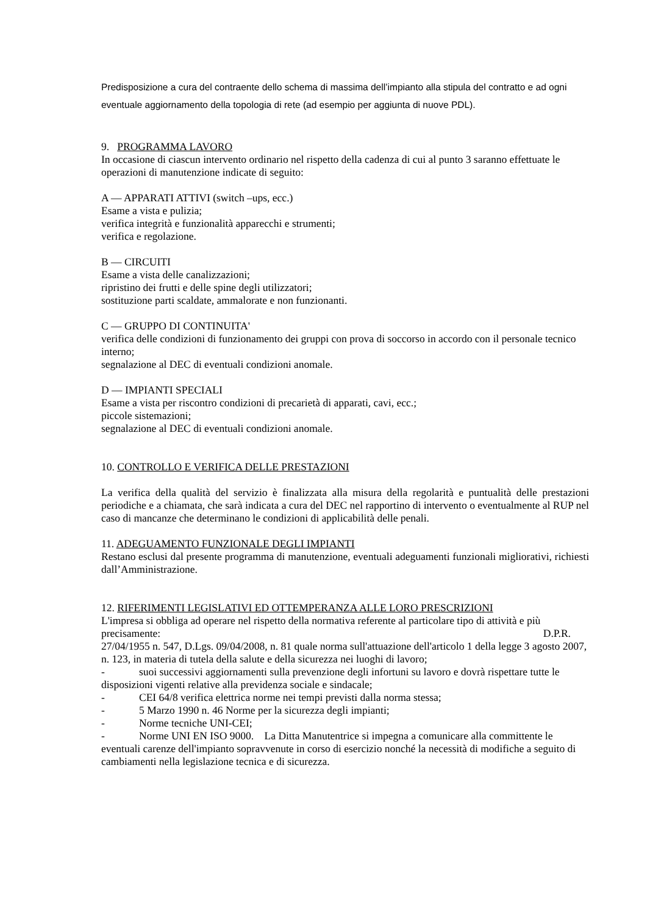Predisposizione a cura del contraente dello schema di massima dell’impianto alla stipula del contratto e ad ogni eventuale aggiornamento della topologia di rete (ad esempio per aggiunta di nuove PDL).
9. PROGRAMMA LAVORO
In occasione di ciascun intervento ordinario nel rispetto della cadenza di cui al punto 3 saranno effettuate le operazioni di manutenzione indicate di seguito:
A — APPARATI ATTIVI (switch –ups, ecc.)
Esame a vista e pulizia;
verifica integrità e funzionalità apparecchi e strumenti;
verifica e regolazione.
B — CIRCUITI
Esame a vista delle canalizzazioni;
ripristino dei frutti e delle spine degli utilizzatori;
sostituzione parti scaldate, ammalorate e non funzionanti.
C — GRUPPO DI CONTINUITA'
verifica delle condizioni di funzionamento dei gruppi con prova di soccorso in accordo con il personale tecnico interno;
segnalazione al DEC di eventuali condizioni anomale.
D — IMPIANTI SPECIALI
Esame a vista per riscontro condizioni di precarietà di apparati, cavi, ecc.;
piccole sistemazioni;
segnalazione al DEC di eventuali condizioni anomale.
10. CONTROLLO E VERIFICA DELLE PRESTAZIONI
La verifica della qualità del servizio è finalizzata alla misura della regolarità e puntualità delle prestazioni periodiche e a chiamata, che sarà indicata a cura del DEC nel rapportino di intervento o eventualmente al RUP nel caso di mancanze che determinano le condizioni di applicabilità delle penali.
11. ADEGUAMENTO FUNZIONALE DEGLI IMPIANTI
Restano esclusi dal presente programma di manutenzione, eventuali adeguamenti funzionali migliorativi, richiesti dall’Amministrazione.
12. RIFERIMENTI LEGISLATIVI ED OTTEMPERANZA ALLE LORO PRESCRIZIONI
L'impresa si obbliga ad operare nel rispetto della normativa referente al particolare tipo di attività e più precisamente: D.P.R.
27/04/1955 n. 547, D.Lgs. 09/04/2008, n. 81 quale norma sull'attuazione dell'articolo 1 della legge 3 agosto 2007, n. 123, in materia di tutela della salute e della sicurezza nei luoghi di lavoro;
- suoi successivi aggiornamenti sulla prevenzione degli infortuni su lavoro e dovrà rispettare tutte le disposizioni vigenti relative alla previdenza sociale e sindacale;
- CEI 64/8 verifica elettrica norme nei tempi previsti dalla norma stessa;
- 5 Marzo 1990 n. 46 Norme per la sicurezza degli impianti;
- Norme tecniche UNI-CEI;
- Norme UNI EN ISO 9000. La Ditta Manutentrice si impegna a comunicare alla committente le eventuali carenze dell'impianto sopravvenute in corso di esercizio nonché la necessità di modifiche a seguito di cambiamenti nella legislazione tecnica e di sicurezza.